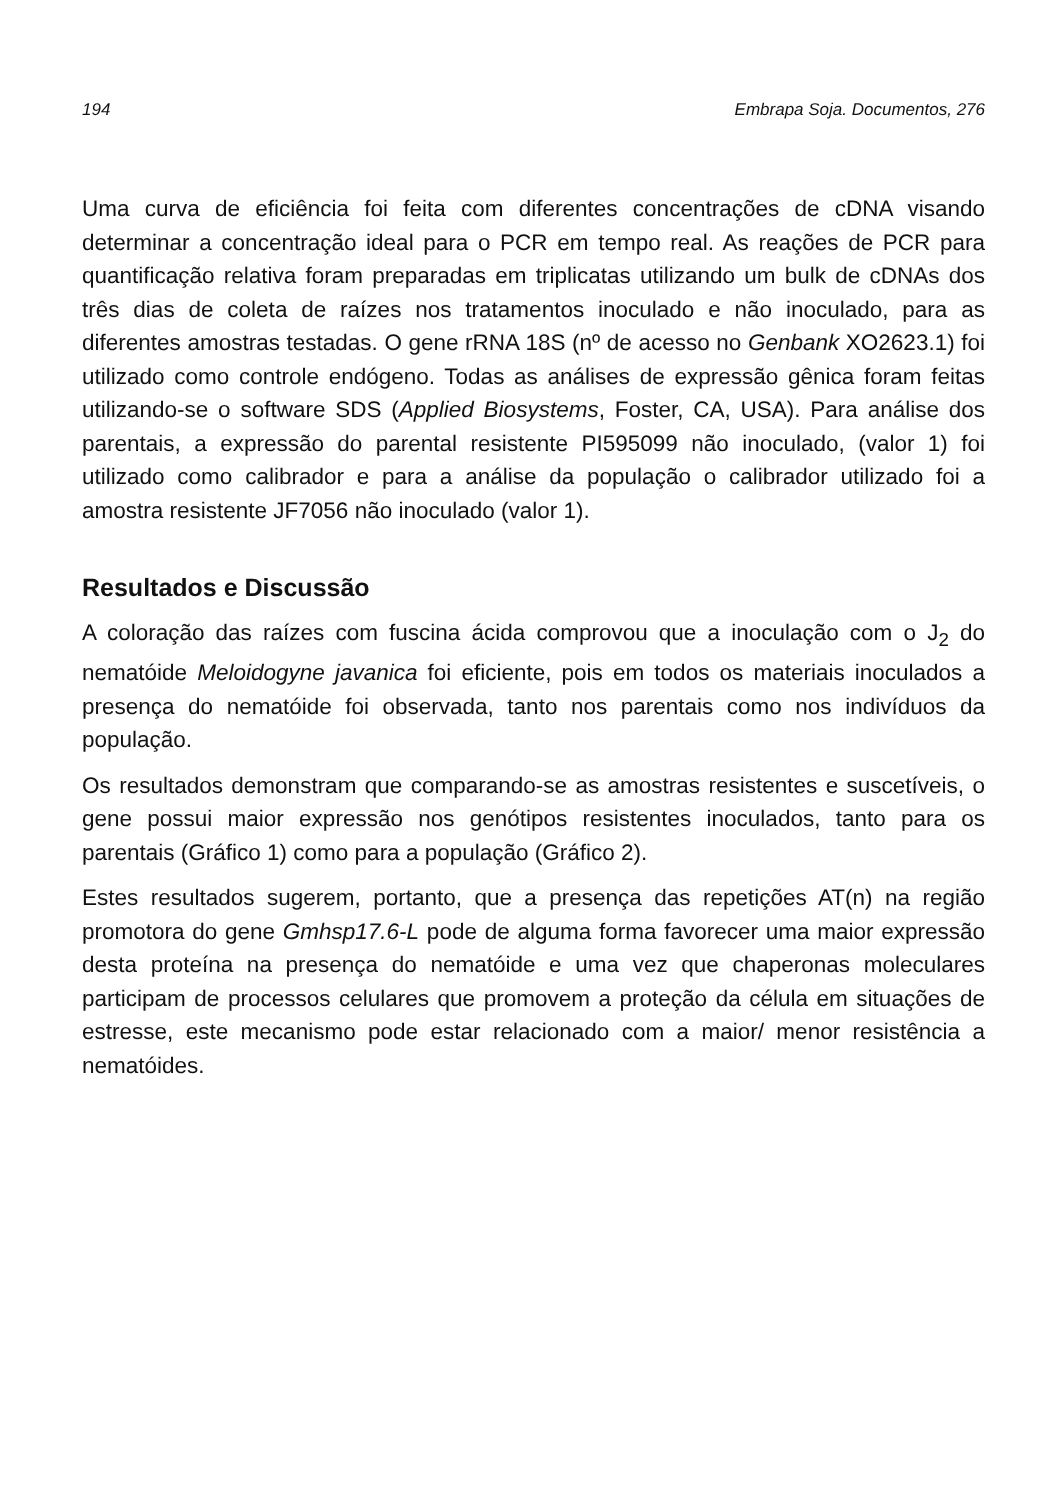194 Embrapa Soja. Documentos, 276
Uma curva de eficiência foi feita com diferentes concentrações de cDNA visando determinar a concentração ideal para o PCR em tempo real. As reações de PCR para quantificação relativa foram preparadas em triplicatas utilizando um bulk de cDNAs dos três dias de coleta de raízes nos tratamentos inoculado e não inoculado, para as diferentes amostras testadas. O gene rRNA 18S (nº de acesso no Genbank XO2623.1) foi utilizado como controle endógeno. Todas as análises de expressão gênica foram feitas utilizando-se o software SDS (Applied Biosystems, Foster, CA, USA). Para análise dos parentais, a expressão do parental resistente PI595099 não inoculado, (valor 1) foi utilizado como calibrador e para a análise da população o calibrador utilizado foi a amostra resistente JF7056 não inoculado (valor 1).
Resultados e Discussão
A coloração das raízes com fuscina ácida comprovou que a inoculação com o J<sub>2</sub> do nematóide Meloidogyne javanica foi eficiente, pois em todos os materiais inoculados a presença do nematóide foi observada, tanto nos parentais como nos indivíduos da população.
Os resultados demonstram que comparando-se as amostras resistentes e suscetíveis, o gene possui maior expressão nos genótipos resistentes inoculados, tanto para os parentais (Gráfico 1) como para a população (Gráfico 2).
Estes resultados sugerem, portanto, que a presença das repetições AT(n) na região promotora do gene Gmhsp17.6-L pode de alguma forma favorecer uma maior expressão desta proteína na presença do nematóide e uma vez que chaperonas moleculares participam de processos celulares que promovem a proteção da célula em situações de estresse, este mecanismo pode estar relacionado com a maior/ menor resistência a nematóides.